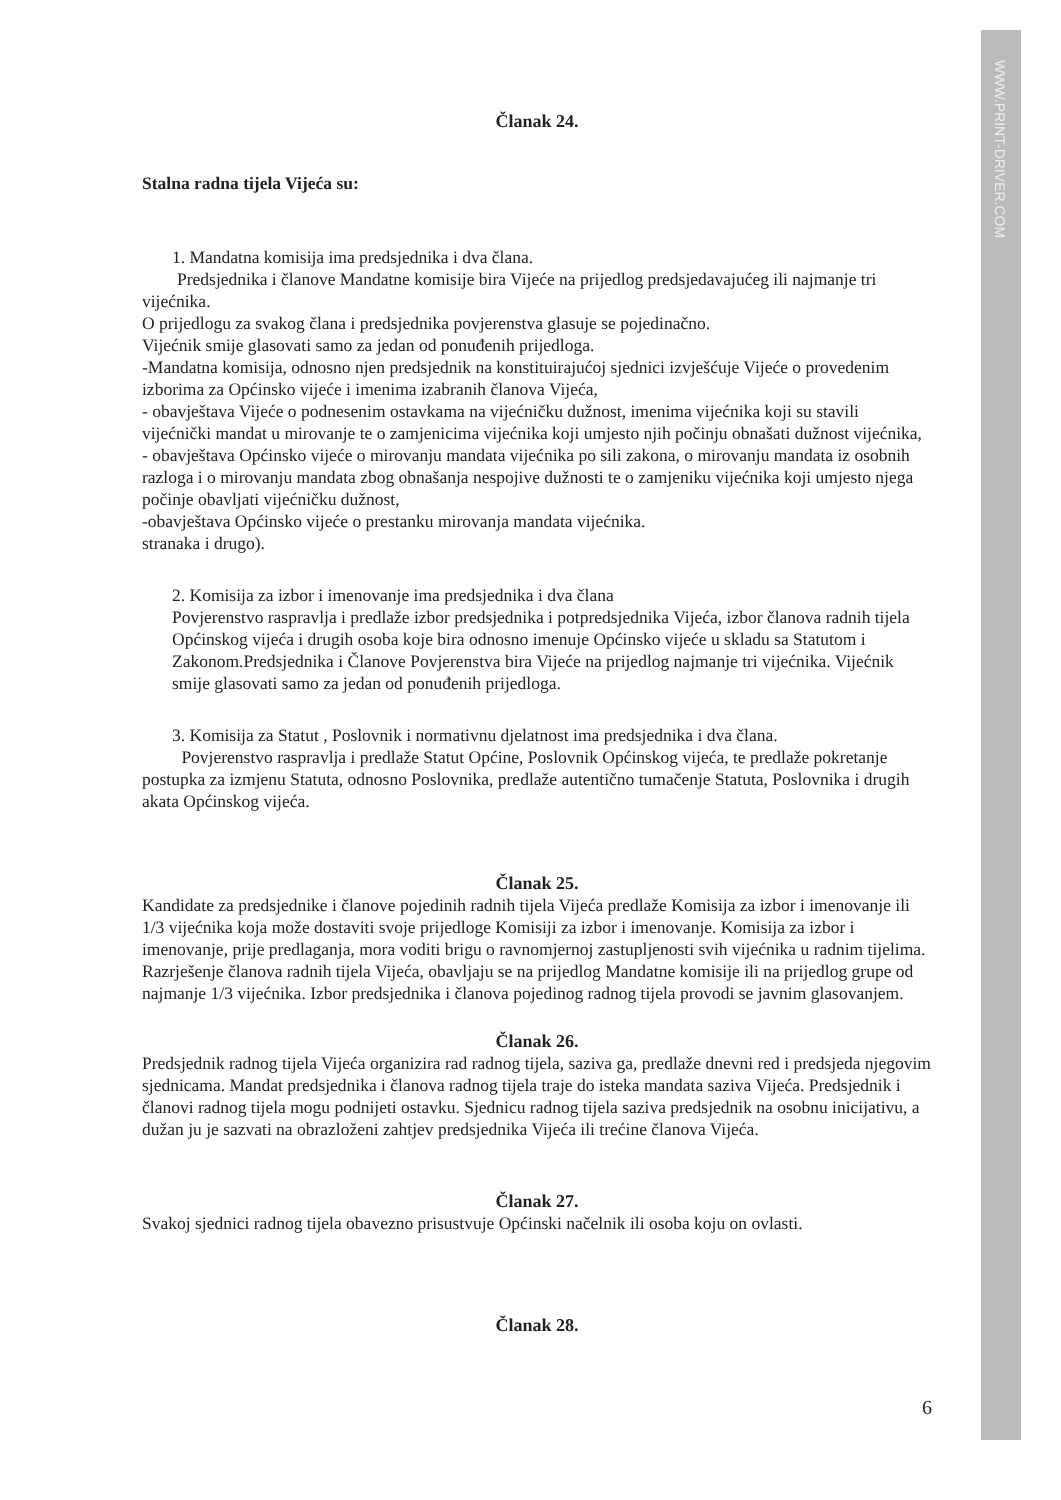WWW.PRINT-DRIVER.COM
Članak 24.
Stalna radna tijela Vijeća su:
1. Mandatna komisija ima predsjednika i dva člana.
Predsjednika i članove Mandatne komisije bira Vijeće na prijedlog predsjedavajućeg ili najmanje tri vijećnika.
O prijedlogu za svakog člana i predsjednika povjerenstva glasuje se pojedinačno.
Vijećnik smije glasovati samo za jedan od ponuđenih prijedloga.
-Mandatna komisija, odnosno njen predsjednik na konstituirajućoj sjednici izvješćuje Vijeće o provedenim izborima za Općinsko vijeće i imenima izabranih članova Vijeća,
- obavještava Vijeće o podnesenim ostavkama na vijećničku dužnost, imenima vijećnika koji su stavili vijećnički mandat u mirovanje te o zamjenicima vijećnika koji umjesto njih počinju obnašati dužnost vijećnika,
- obavještava Općinsko vijeće o mirovanju mandata vijećnika po sili zakona, o mirovanju mandata iz osobnih razloga i o mirovanju mandata zbog obnašanja nespojive dužnosti te o zamjeniku vijećnika koji umjesto njega počinje obavljati vijećničku dužnost,
-obavještava Općinsko vijeće o prestanku mirovanja mandata vijećnika.
stranaka i drugo).
2. Komisija za izbor i imenovanje ima predsjednika i dva člana
Povjerenstvo raspravlja i predlaže izbor predsjednika i potpredsjednika Vijeća, izbor članova radnih tijela Općinskog vijeća i drugih osoba koje bira odnosno imenuje Općinsko vijeće u skladu sa Statutom i Zakonom.Predsjednika i Članove Povjerenstva bira Vijeće na prijedlog najmanje tri vijećnika. Vijećnik smije glasovati samo za jedan od ponuđenih prijedloga.
3. Komisija za Statut , Poslovnik i normativnu djelatnost ima predsjednika i dva člana.
Povjerenstvo raspravlja i predlaže Statut Općine, Poslovnik Općinskog vijeća, te predlaže pokretanje postupka za izmjenu Statuta, odnosno Poslovnika, predlaže autentično tumačenje Statuta, Poslovnika i drugih akata Općinskog vijeća.
Članak 25.
Kandidate za predsjednike i članove pojedinih radnih tijela Vijeća predlaže Komisija za izbor i imenovanje ili 1/3 vijećnika koja može dostaviti svoje prijedloge Komisiji za izbor i imenovanje. Komisija za izbor i imenovanje, prije predlaganja, mora voditi brigu o ravnomjernoj zastupljenosti svih vijećnika u radnim tijelima. Razrješenje članova radnih tijela Vijeća, obavljaju se na prijedlog Mandatne komisije ili na prijedlog grupe od najmanje 1/3 vijećnika. Izbor predsjednika i članova pojedinog radnog tijela provodi se javnim glasovanjem.
Članak 26.
Predsjednik radnog tijela Vijeća organizira rad radnog tijela, saziva ga, predlaže dnevni red i predsjeda njegovim sjednicama. Mandat predsjednika i članova radnog tijela traje do isteka mandata saziva Vijeća. Predsjednik i članovi radnog tijela mogu podnijeti ostavku. Sjednicu radnog tijela saziva predsjednik na osobnu inicijativu, a dužan ju je sazvati na obrazloženi zahtjev predsjednika Vijeća ili trećine članova Vijeća.
Članak 27.
Svakoj sjednici radnog tijela obavezno prisustvuje Općinski načelnik ili osoba koju on ovlasti.
Članak 28.
6